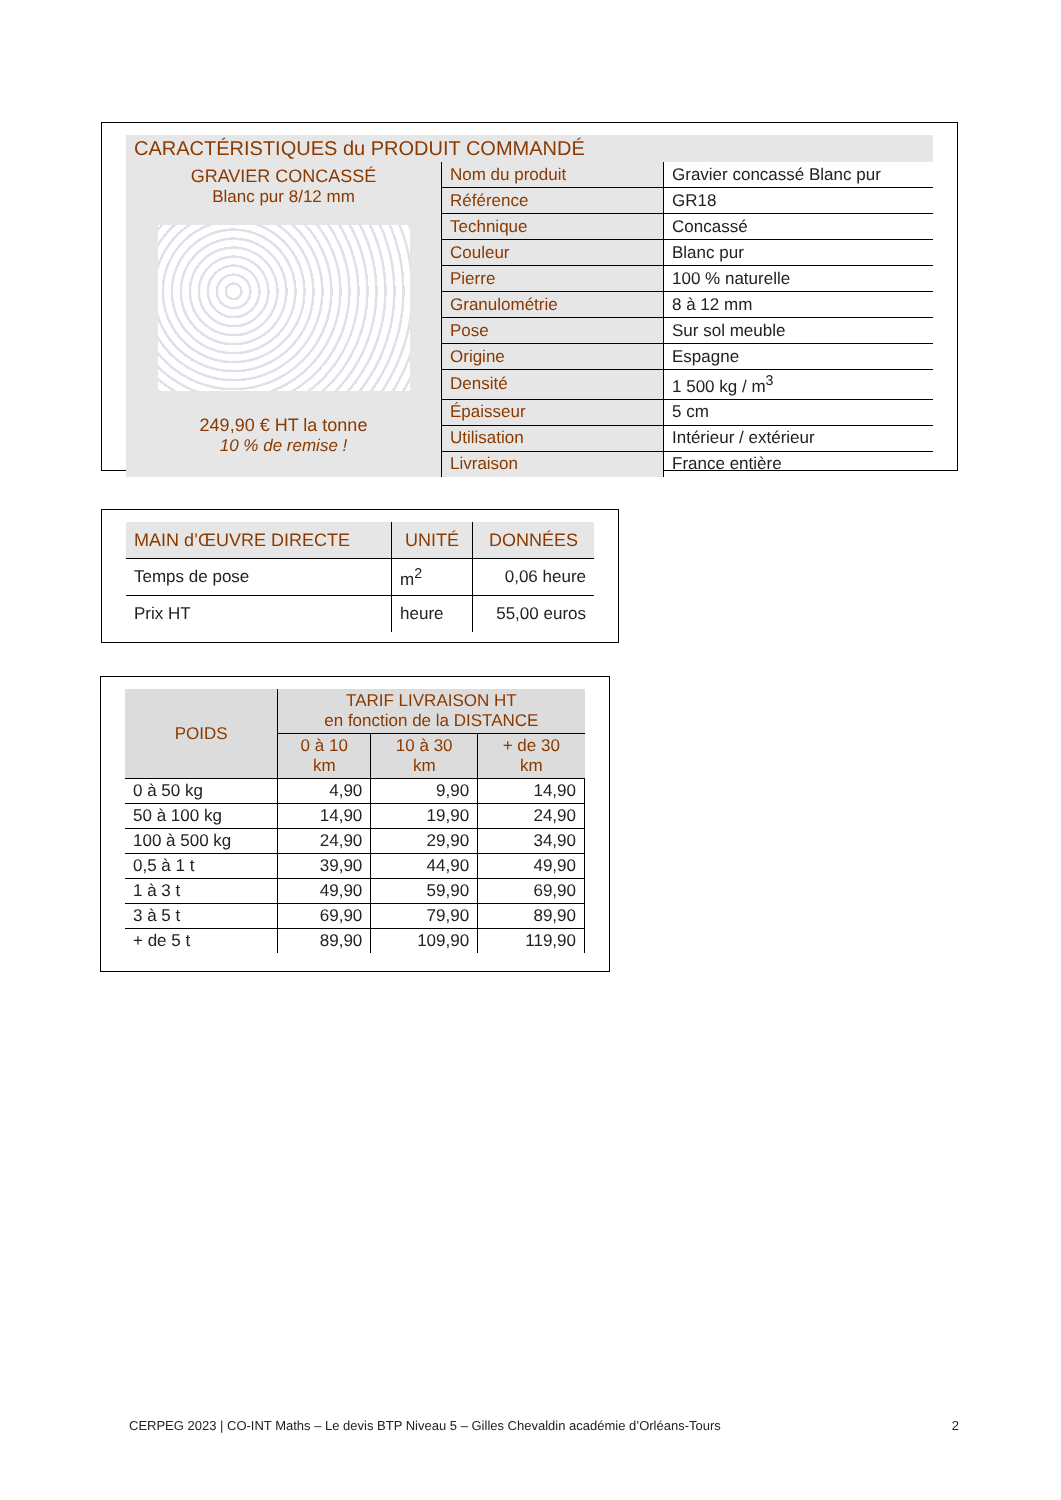CARACTÉRISTIQUES du PRODUIT COMMANDÉ
GRAVIER CONCASSÉ
Blanc pur 8/12 mm
249,90 € HT la tonne
10 % de remise !
| Nom du produit | Gravier concassé Blanc pur |
| Référence | GR18 |
| Technique | Concassé |
| Couleur | Blanc pur |
| Pierre | 100 % naturelle |
| Granulométrie | 8 à 12 mm |
| Pose | Sur sol meuble |
| Origine | Espagne |
| Densité | 1 500 kg / m<sup>3</sup> |
| Épaisseur | 5 cm |
| Utilisation | Intérieur / extérieur |
| Livraison | France entière |
| MAIN d’ŒUVRE DIRECTE | UNITÉ | DONNÉES |
| --- | --- | --- |
| Temps de pose | m<sup>2</sup> | 0,06 heure |
| Prix HT | heure | 55,00 euros |
| POIDS | TARIF LIVRAISON HT en fonction de la DISTANCE | | |
| --- | --- | --- | --- |
| | 0 à 10 km | 10 à 30 km | + de 30 km |
| 0 à 50 kg | 4,90 | 9,90 | 14,90 |
| 50 à 100 kg | 14,90 | 19,90 | 24,90 |
| 100 à 500 kg | 24,90 | 29,90 | 34,90 |
| 0,5 à 1 t | 39,90 | 44,90 | 49,90 |
| 1 à 3 t | 49,90 | 59,90 | 69,90 |
| 3 à 5 t | 69,90 | 79,90 | 89,90 |
| + de 5 t | 89,90 | 109,90 | 119,90 |
CERPEG 2023 | CO-INT Maths – Le devis BTP Niveau 5 – Gilles Chevaldin académie d’Orléans-Tours 2